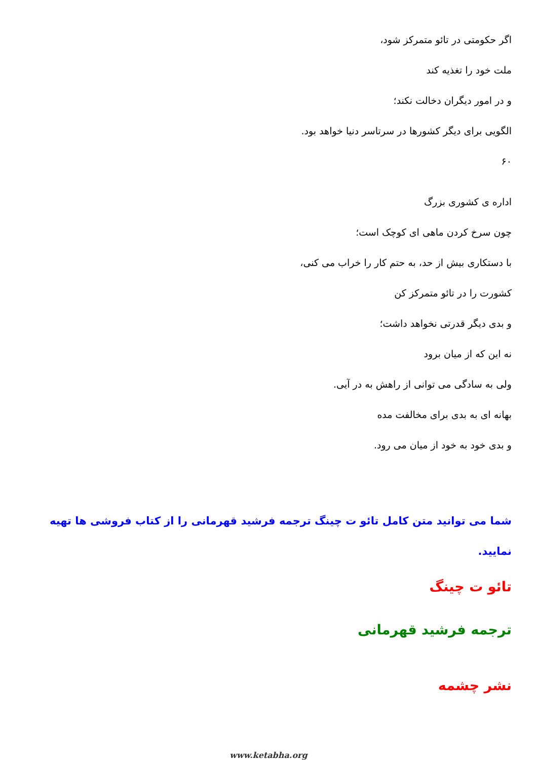اگر حکومتی در تائو متمرکز شود،
ملت خود را تغذیه کند
و در امور دیگران دخالت نکند؛
الگویی برای دیگر کشورها در سرتاسر دنیا خواهد بود.
۶۰
اداره ی کشوری بزرگ
چون سرخ کردن ماهی ای کوچک است؛
با دستکاری بیش از حد، به حتم کار را خراب می کنی،
کشورت را در تائو متمرکز کن
و بدی دیگر قدرتی نخواهد داشت؛
نه این که از میان برود
ولی به سادگی می توانی از راهش به در آیی.
بهانه ای به بدی برای مخالفت مده
و بدی خود به خود از میان می رود.
شما می توانید متن کامل تائو ت چینگ ترجمه فرشید قهرمانی را از کتاب فروشی ها تهیه نمایید.
تائو ت چینگ
ترجمه فرشید قهرمانی
نشر چشمه
www.ketabha.org